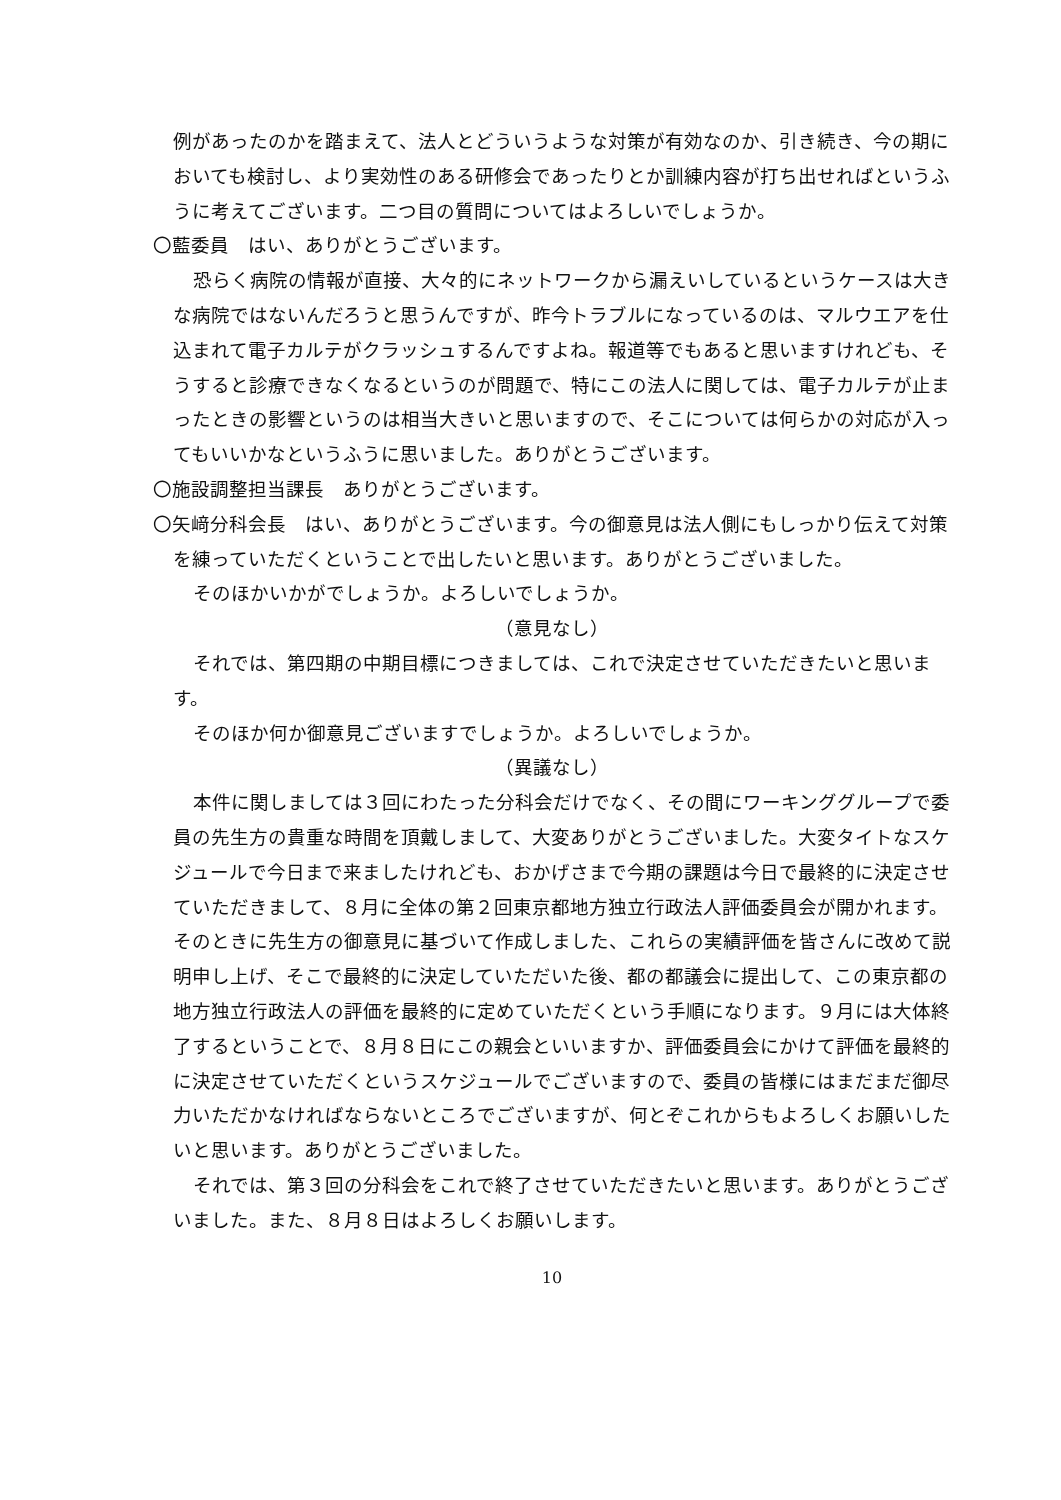例があったのかを踏まえて、法人とどういうような対策が有効なのか、引き続き、今の期においても検討し、より実効性のある研修会であったりとか訓練内容が打ち出せればというふうに考えてございます。二つ目の質問についてはよろしいでしょうか。
〇藍委員　はい、ありがとうございます。
恐らく病院の情報が直接、大々的にネットワークから漏えいしているというケースは大きな病院ではないんだろうと思うんですが、昨今トラブルになっているのは、マルウエアを仕込まれて電子カルテがクラッシュするんですよね。報道等でもあると思いますけれども、そうすると診療できなくなるというのが問題で、特にこの法人に関しては、電子カルテが止まったときの影響というのは相当大きいと思いますので、そこについては何らかの対応が入ってもいいかなというふうに思いました。ありがとうございます。
〇施設調整担当課長　ありがとうございます。
〇矢﨑分科会長　はい、ありがとうございます。今の御意見は法人側にもしっかり伝えて対策を練っていただくということで出したいと思います。ありがとうございました。
そのほかいかがでしょうか。よろしいでしょうか。
（意見なし）
それでは、第四期の中期目標につきましては、これで決定させていただきたいと思います。
そのほか何か御意見ございますでしょうか。よろしいでしょうか。
（異議なし）
本件に関しましては３回にわたった分科会だけでなく、その間にワーキンググループで委員の先生方の貴重な時間を頂戴しまして、大変ありがとうございました。大変タイトなスケジュールで今日まで来ましたけれども、おかげさまで今期の課題は今日で最終的に決定させていただきまして、８月に全体の第２回東京都地方独立行政法人評価委員会が開かれます。そのときに先生方の御意見に基づいて作成しました、これらの実績評価を皆さんに改めて説明申し上げ、そこで最終的に決定していただいた後、都の都議会に提出して、この東京都の地方独立行政法人の評価を最終的に定めていただくという手順になります。９月には大体終了するということで、８月８日にこの親会といいますか、評価委員会にかけて評価を最終的に決定させていただくというスケジュールでございますので、委員の皆様にはまだまだ御尽力いただかなければならないところでございますが、何とぞこれからもよろしくお願いしたいと思います。ありがとうございました。
それでは、第３回の分科会をこれで終了させていただきたいと思います。ありがとうございました。また、８月８日はよろしくお願いします。
10